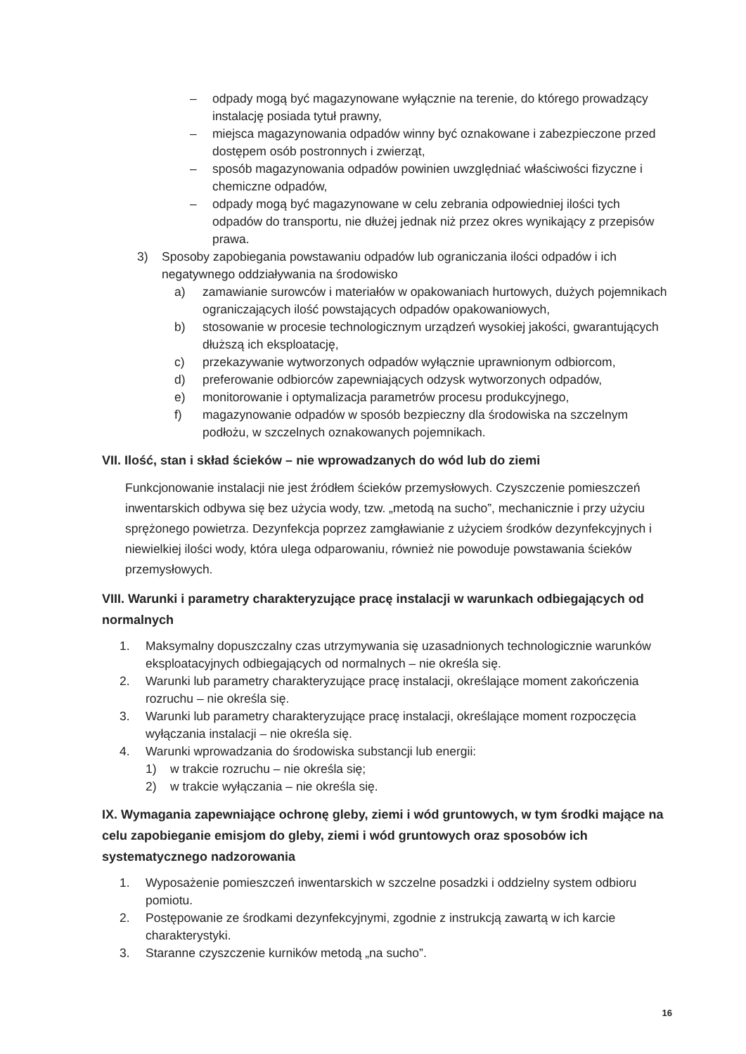– odpady mogą być magazynowane wyłącznie na terenie, do którego prowadzący instalację posiada tytuł prawny,
– miejsca magazynowania odpadów winny być oznakowane i zabezpieczone przed dostępem osób postronnych i zwierząt,
– sposób magazynowania odpadów powinien uwzględniać właściwości fizyczne i chemiczne odpadów,
– odpady mogą być magazynowane w celu zebrania odpowiedniej ilości tych odpadów do transportu, nie dłużej jednak niż przez okres wynikający z przepisów prawa.
3) Sposoby zapobiegania powstawaniu odpadów lub ograniczania ilości odpadów i ich negatywnego oddziaływania na środowisko
a) zamawianie surowców i materiałów w opakowaniach hurtowych, dużych pojemnikach ograniczających ilość powstających odpadów opakowaniowych,
b) stosowanie w procesie technologicznym urządzeń wysokiej jakości, gwarantujących dłuższą ich eksploatację,
c) przekazywanie wytworzonych odpadów wyłącznie uprawnionym odbiorcom,
d) preferowanie odbiorców zapewniających odzysk wytworzonych odpadów,
e) monitorowanie i optymalizacja parametrów procesu produkcyjnego,
f) magazynowanie odpadów w sposób bezpieczny dla środowiska na szczelnym podłożu, w szczelnych oznakowanych pojemnikach.
VII. Ilość, stan i skład ścieków – nie wprowadzanych do wód lub do ziemi
Funkcjonowanie instalacji nie jest źródłem ścieków przemysłowych. Czyszczenie pomieszczeń inwentarskich odbywa się bez użycia wody, tzw. „metodą na sucho”, mechanicznie i przy użyciu sprężonego powietrza. Dezynfekcja poprzez zamgławianie z użyciem środków dezynfekcyjnych i niewielkiej ilości wody, która ulega odparowaniu, również nie powoduje powstawania ścieków przemysłowych.
VIII. Warunki i parametry charakteryzujące pracę instalacji w warunkach odbiegających od normalnych
1. Maksymalny dopuszczalny czas utrzymywania się uzasadnionych technologicznie warunków eksploatacyjnych odbiegających od normalnych – nie określa się.
2. Warunki lub parametry charakteryzujące pracę instalacji, określające moment zakończenia rozruchu – nie określa się.
3. Warunki lub parametry charakteryzujące pracę instalacji, określające moment rozpoczęcia wyłączania instalacji – nie określa się.
4. Warunki wprowadzania do środowiska substancji lub energii:
1) w trakcie rozruchu – nie określa się;
2) w trakcie wyłączania – nie określa się.
IX. Wymagania zapewniające ochronę gleby, ziemi i wód gruntowych, w tym środki mające na celu zapobieganie emisjom do gleby, ziemi i wód gruntowych oraz sposobów ich systematycznego nadzorowania
1. Wyposażenie pomieszczeń inwentarskich w szczelne posadzki i oddzielny system odbioru pomiotu.
2. Postępowanie ze środkami dezynfekcyjnymi, zgodnie z instrukcją zawartą w ich karcie charakterystyki.
3. Staranne czyszczenie kurników metodą „na sucho”.
16